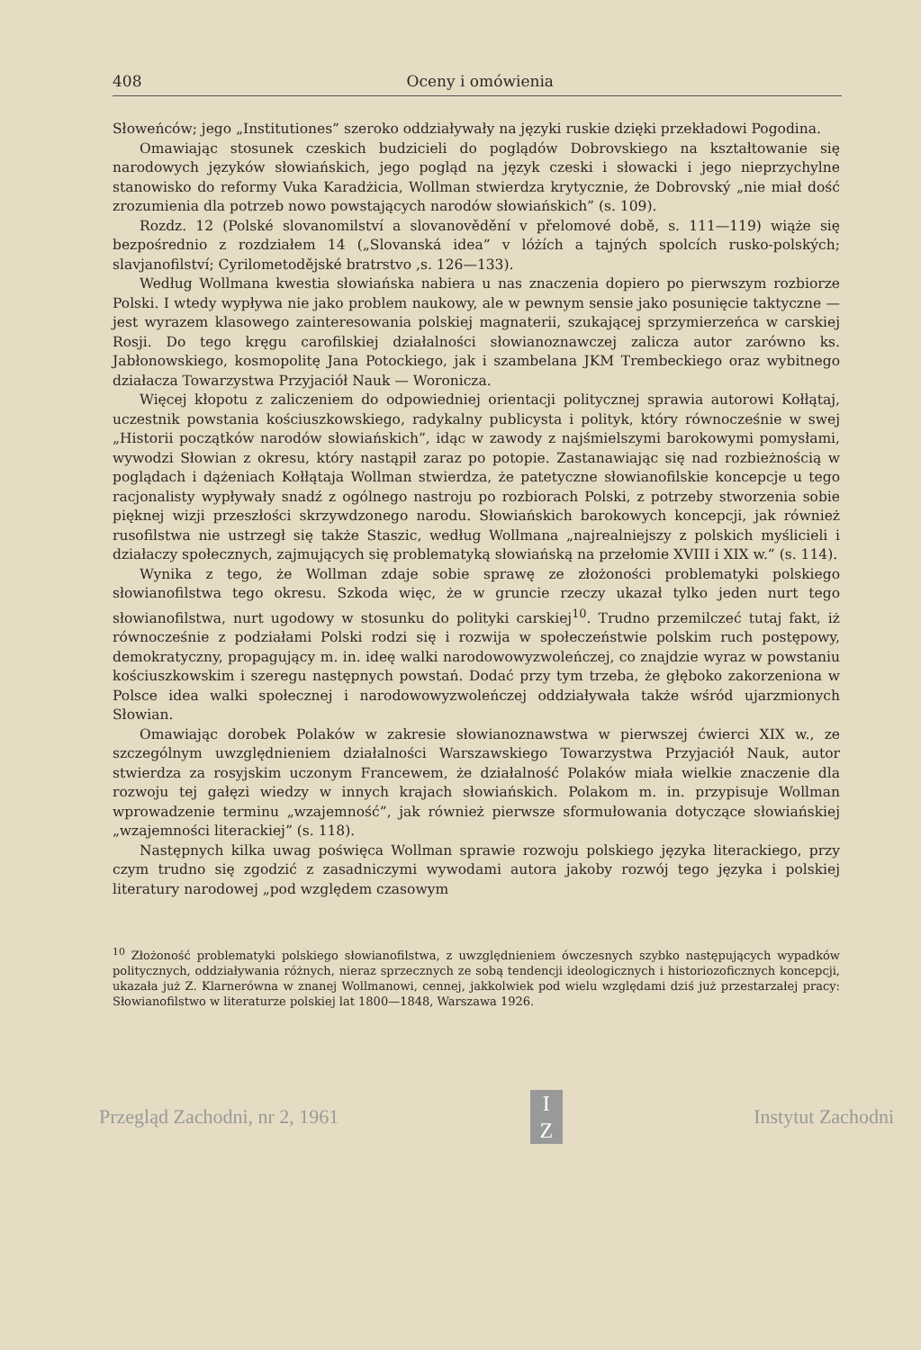408 Oceny i omówienia
Słoweńców; jego „Institutiones” szeroko oddziaływały na języki ruskie dzięki przekładowi Pogodina.
Omawiając stosunek czeskich budzicieli do poglądów Dobrovskiego na kształtowanie się narodowych języków słowiańskich, jego pogląd na język czeski i słowacki i jego nieprzychylne stanowisko do reformy Vuka Karadżicia, Wollman stwierdza krytycznie, że Dobrovský „nie miał dość zrozumienia dla potrzeb nowo powstających narodów słowiańskich” (s. 109).
Rozdz. 12 (Polské slovanomilství a slovanovědění v přelomové době, s. 111—119) wiąże się bezpośrednio z rozdziałem 14 („Slovanská idea” v lóżích a tajných spolcích rusko-polských; slavjanofilství; Cyrilometodějské bratrstvo ,s. 126—133).
Według Wollmana kwestia słowiańska nabiera u nas znaczenia dopiero po pierwszym rozbiorze Polski. I wtedy wypływa nie jako problem naukowy, ale w pewnym sensie jako posunięcie taktyczne — jest wyrazem klasowego zainteresowania polskiej magnaterii, szukającej sprzymierzeńca w carskiej Rosji. Do tego kręgu carofilskiej działalności słowianoznawczej zalicza autor zarówno ks. Jabłonowskiego, kosmopolitę Jana Potockiego, jak i szambelana JKM Trembeckiego oraz wybitnego działacza Towarzystwa Przyjaciół Nauk — Woronicza.
Więcej kłopotu z zaliczeniem do odpowiedniej orientacji politycznej sprawia autorowi Kołłątaj, uczestnik powstania kościuszkowskiego, radykalny publicysta i polityk, który równocześnie w swej „Historii początków narodów słowiańskich”, idąc w zawody z najśmielszymi barokowymi pomysłami, wywodzi Słowian z okresu, który nastąpił zaraz po potopie. Zastanawiając się nad rozbieżnością w poglądach i dążeniach Kołłątaja Wollman stwierdza, że patetyczne słowianofilskie koncepcje u tego racjonalisty wypływały snadź z ogólnego nastroju po rozbiorach Polski, z potrzeby stworzenia sobie pięknej wizji przeszłości skrzywdzonego narodu. Słowiańskich barokowych koncepcji, jak również rusofilstwa nie ustrzegł się także Staszic, według Wollmana „najrealniejszy z polskich myślicieli i działaczy społecznych, zajmujących się problematyką słowiańską na przełomie XVIII i XIX w.” (s. 114).
Wynika z tego, że Wollman zdaje sobie sprawę ze złożoności problematyki polskiego słowianofilstwa tego okresu. Szkoda więc, że w gruncie rzeczy ukazał tylko jeden nurt tego słowianofilstwa, nurt ugodowy w stosunku do polityki carskiej<sup>10</sup>. Trudno przemilczeć tutaj fakt, iż równocześnie z podziałami Polski rodzi się i rozwija w społeczeństwie polskim ruch postępowy, demokratyczny, propagujący m. in. ideę walki narodowowyzwoleńczej, co znajdzie wyraz w powstaniu kościuszkowskim i szeregu następnych powstań. Dodać przy tym trzeba, że głęboko zakorzeniona w Polsce idea walki społecznej i narodowowyzwoleńczej oddziaływała także wśród ujarzmionych Słowian.
Omawiając dorobek Polaków w zakresie słowianoznawstwa w pierwszej ćwierci XIX w., ze szczególnym uwzględnieniem działalności Warszawskiego Towarzystwa Przyjaciół Nauk, autor stwierdza za rosyjskim uczonym Francewem, że działalność Polaków miała wielkie znaczenie dla rozwoju tej gałęzi wiedzy w innych krajach słowiańskich. Polakom m. in. przypisuje Wollman wprowadzenie terminu „wzajemność”, jak również pierwsze sformułowania dotyczące słowiańskiej „wzajemności literackiej” (s. 118).
Następnych kilka uwag poświęca Wollman sprawie rozwoju polskiego języka literackiego, przy czym trudno się zgodzić z zasadniczymi wywodami autora jakoby rozwój tego języka i polskiej literatury narodowej „pod względem czasowym
<sup>10</sup> Złożoność problematyki polskiego słowianofilstwa, z uwzględnieniem ówczesnych szybko następujących wypadków politycznych, oddziaływania różnych, nieraz sprzecznych ze sobą tendencji ideologicznych i historiozoficznych koncepcji, ukazała już Z. Klarnerówna w znanej Wollmanowi, cennej, jakkolwiek pod wielu względami dziś już przestarzałej pracy: Słowianofilstwo w literaturze polskiej lat 1800—1848, Warszawa 1926.
Przegląd Zachodni, nr 2, 1961
I
Z
Instytut Zachodni